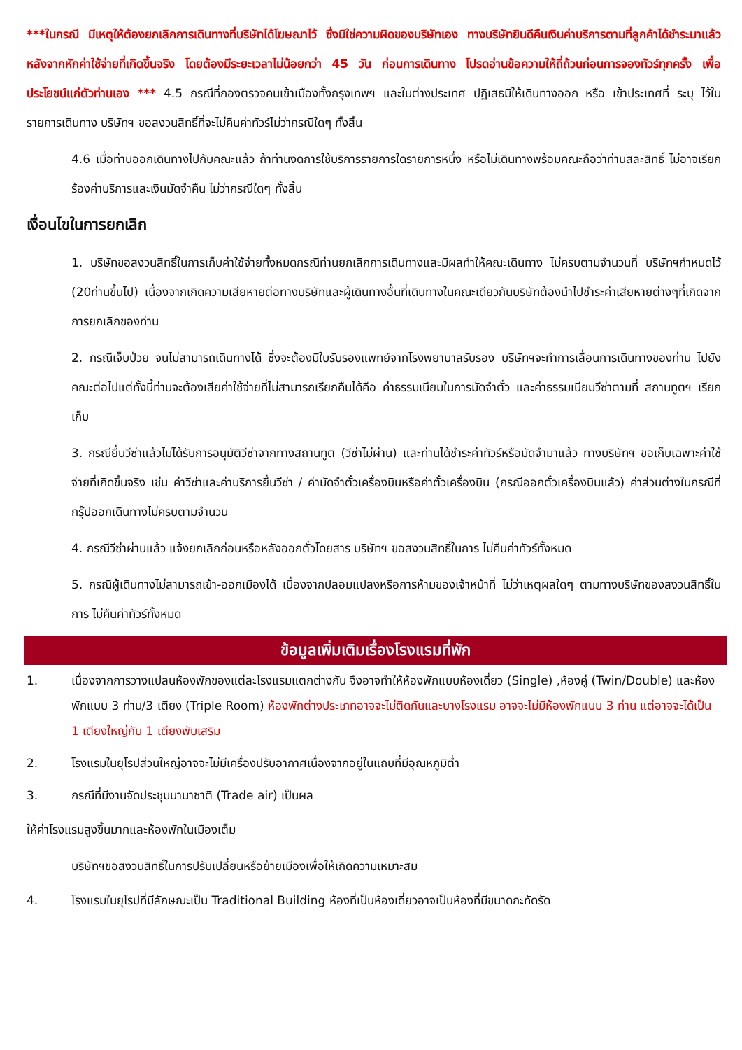***ในกรณี มีเหตุให้ต้องยกเลิกการเดินทางที่บริษัทได้โฆษณาไว้ ซึ่งมิใช่ความผิดของบริษัทเอง ทางบริษัทยินดีคืนเงินค่าบริการตามที่ลูกค้าได้ชำระมาแล้วหลังจากหักค่าใช้จ่ายที่เกิดขึ้นจริง โดยต้องมีระยะเวลาไม่น้อยกว่า 45 วัน ก่อนการเดินทาง โปรดอ่านข้อความให้ถี่ถ้วนก่อนการจองทัวร์ทุกครั้ง เพื่อประโยชน์แก่ตัวท่านเอง *** 4.5 กรณีที่กองตรวจคนเข้าเมืองทั้งกรุงเทพฯ และในต่างประเทศ ปฏิเสธมิให้เดินทางออก หรือ เข้าประเทศที่ ระบุ ไว้ในรายการเดินทาง บริษัทฯ ขอสงวนสิทธิ์ที่จะไม่คืนค่าทัวร์ไม่ว่ากรณีใดๆ ทั้งสิ้น
4.6 เมื่อท่านออกเดินทางไปกับคณะแล้ว ถ้าท่านงดการใช้บริการรายการใดรายการหนึ่ง หรือไม่เดินทางพร้อมคณะถือว่าท่านสละสิทธิ์ ไม่อาจเรียกร้องค่าบริการและเงินมัดจำคืน ไม่ว่ากรณีใดๆ ทั้งสิ้น
เงื่อนไขในการยกเลิก
1. บริษัทขอสงวนสิทธิ์ในการเก็บค่าใช้จ่ายทั้งหมดกรณีท่านยกเลิกการเดินทางและมีผลทำให้คณะเดินทาง ไม่ครบตามจำนวนที่ บริษัทฯกำหนดไว้ (20ท่านขึ้นไป) เนื่องจากเกิดความเสียหายต่อทางบริษัทและผู้เดินทางอื่นที่เดินทางในคณะเดียวกันบริษัทต้องนำไปชำระค่าเสียหายต่างๆที่เกิดจากการยกเลิกของท่าน
2. กรณีเจ็บป่วย จนไม่สามารถเดินทางได้ ซึ่งจะต้องมีใบรับรองแพทย์จากโรงพยาบาลรับรอง บริษัทฯจะทำการเลื่อนการเดินทางของท่าน ไปยังคณะต่อไปแต่ทั้งนี้ท่านจะต้องเสียค่าใช้จ่ายที่ไม่สามารถเรียกคืนได้คือ ค่าธรรมเนียมในการมัดจำตั๋ว และค่าธรรมเนียมวีซ่าตามที่ สถานทูตฯ เรียกเก็บ
3. กรณียื่นวีซ่าแล้วไม่ได้รับการอนุมัติวีซ่าจากทางสถานทูต (วีซ่าไม่ผ่าน) และท่านได้ชำระค่าทัวร์หรือมัดจำมาแล้ว ทางบริษัทฯ ขอเก็บเฉพาะค่าใช้จ่ายที่เกิดขึ้นจริง เช่น ค่าวีซ่าและค่าบริการยื่นวีซ่า / ค่ามัดจำตั๋วเครื่องบินหรือค่าตั๋วเครื่องบิน (กรณีออกตั๋วเครื่องบินแล้ว) ค่าส่วนต่างในกรณีที่กรุ๊ปออกเดินทางไม่ครบตามจำนวน
4. กรณีวีซ่าผ่านแล้ว แจ้งยกเลิกก่อนหรือหลังออกตั๋วโดยสาร บริษัทฯ ขอสงวนสิทธิ์ในการ ไม่คืนค่าทัวร์ทั้งหมด
5. กรณีผู้เดินทางไม่สามารถเข้า-ออกเมืองได้ เนื่องจากปลอมแปลงหรือการห้ามของเจ้าหน้าที่ ไม่ว่าเหตุผลใดๆ ตามทางบริษัทของสงวนสิทธิ์ในการ ไม่คืนค่าทัวร์ทั้งหมด
ข้อมูลเพิ่มเติมเรื่องโรงแรมที่พัก
1. เนื่องจากการวางแปลนห้องพักของแต่ละโรงแรมแตกต่างกัน จึงอาจทำให้ห้องพักแบบห้องเดี่ยว (Single) ,ห้องคู่ (Twin/Double) และห้องพักแบบ 3 ท่าน/3 เตียง (Triple Room) ห้องพักต่างประเภทอาจจะไม่ติดกันและบางโรงแรม อาจจะไม่มีห้องพักแบบ 3 ท่าน แต่อาจจะได้เป็น 1 เตียงใหญ่กับ 1 เตียงพับเสริม
2. โรงแรมในยุโรปส่วนใหญ่อาจจะไม่มีเครื่องปรับอากาศเนื่องจากอยู่ในแถบที่มีอุณหภูมิต่ำ
3. กรณีที่มีงานจัดประชุมนานาชาติ (Trade air) เป็นผล
ให้ค่าโรงแรมสูงขึ้นมากและห้องพักในเมืองเต็ม
บริษัทฯขอสงวนสิทธิ์ในการปรับเปลี่ยนหรือย้ายเมืองเพื่อให้เกิดความเหมาะสม
4. โรงแรมในยุโรปที่มีลักษณะเป็น Traditional Building ห้องที่เป็นห้องเดี่ยวอาจเป็นห้องที่มีขนาดกะทัดรัด